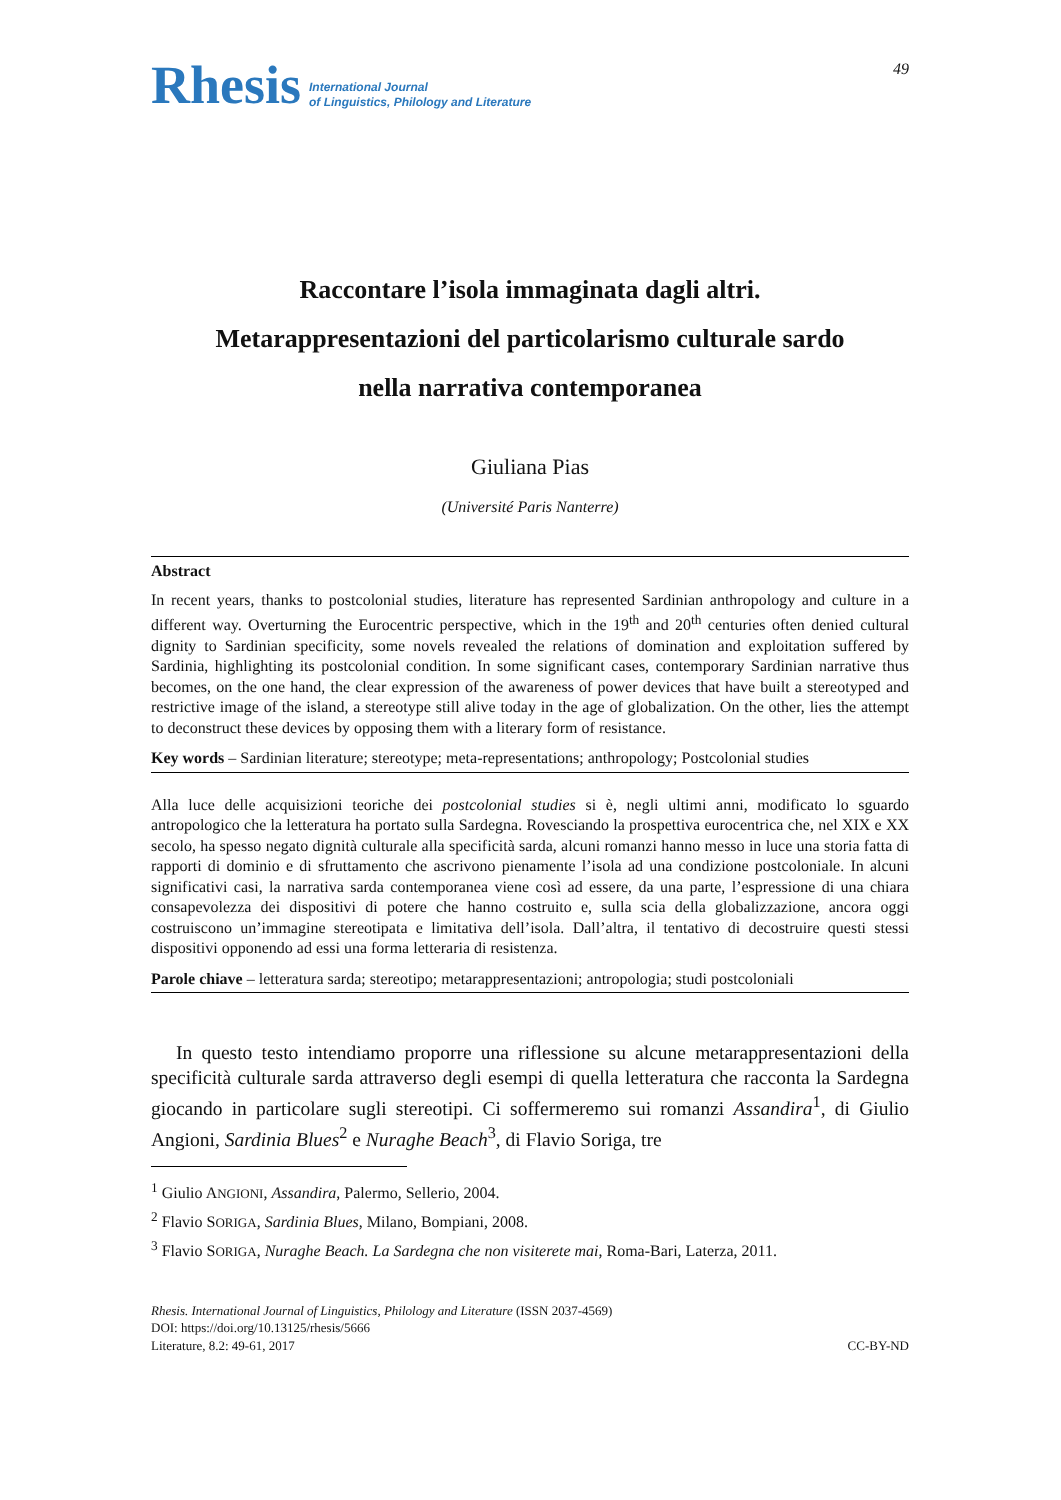Rhesis International Journal
of Linguistics, Philology and Literature
49
Raccontare l’isola immaginata dagli altri.
Metarappresentazioni del particolarismo culturale sardo
nella narrativa contemporanea
Giuliana Pias
(Université Paris Nanterre)
Abstract
In recent years, thanks to postcolonial studies, literature has represented Sardinian anthropology and culture in a different way. Overturning the Eurocentric perspective, which in the 19<sup>th</sup> and 20<sup>th</sup> centuries often denied cultural dignity to Sardinian specificity, some novels revealed the relations of domination and exploitation suffered by Sardinia, highlighting its postcolonial condition. In some significant cases, contemporary Sardinian narrative thus becomes, on the one hand, the clear expression of the awareness of power devices that have built a stereotyped and restrictive image of the island, a stereotype still alive today in the age of globalization. On the other, lies the attempt to deconstruct these devices by opposing them with a literary form of resistance.
Key words – Sardinian literature; stereotype; meta-representations; anthropology; Postcolonial studies
Alla luce delle acquisizioni teoriche dei postcolonial studies si è, negli ultimi anni, modificato lo sguardo antropologico che la letteratura ha portato sulla Sardegna. Rovesciando la prospettiva eurocentrica che, nel XIX e XX secolo, ha spesso negato dignità culturale alla specificità sarda, alcuni romanzi hanno messo in luce una storia fatta di rapporti di dominio e di sfruttamento che ascrivono pienamente l’isola ad una condizione postcoloniale. In alcuni significativi casi, la narrativa sarda contemporanea viene così ad essere, da una parte, l’espressione di una chiara consapevolezza dei dispositivi di potere che hanno costruito e, sulla scia della globalizzazione, ancora oggi costruiscono un’immagine stereotipata e limitativa dell’isola. Dall’altra, il tentativo di decostruire questi stessi dispositivi opponendo ad essi una forma letteraria di resistenza.
Parole chiave – letteratura sarda; stereotipo; metarappresentazioni; antropologia; studi postcoloniali
In questo testo intendiamo proporre una riflessione su alcune metarappresentazioni della specificità culturale sarda attraverso degli esempi di quella letteratura che racconta la Sardegna giocando in particolare sugli stereotipi. Ci soffermeremo sui romanzi Assandira<sup>1</sup>, di Giulio Angioni, Sardinia Blues<sup>2</sup> e Nuraghe Beach<sup>3</sup>, di Flavio Soriga, tre
<sup>1</sup> Giulio ANGIONI, Assandira, Palermo, Sellerio, 2004.
<sup>2</sup> Flavio SORIGA, Sardinia Blues, Milano, Bompiani, 2008.
<sup>3</sup> Flavio SORIGA, Nuraghe Beach. La Sardegna che non visiterete mai, Roma-Bari, Laterza, 2011.
Rhesis. International Journal of Linguistics, Philology and Literature (ISSN 2037-4569)
DOI: https://doi.org/10.13125/rhesis/5666
Literature, 8.2: 49-61, 2017 CC-BY-ND